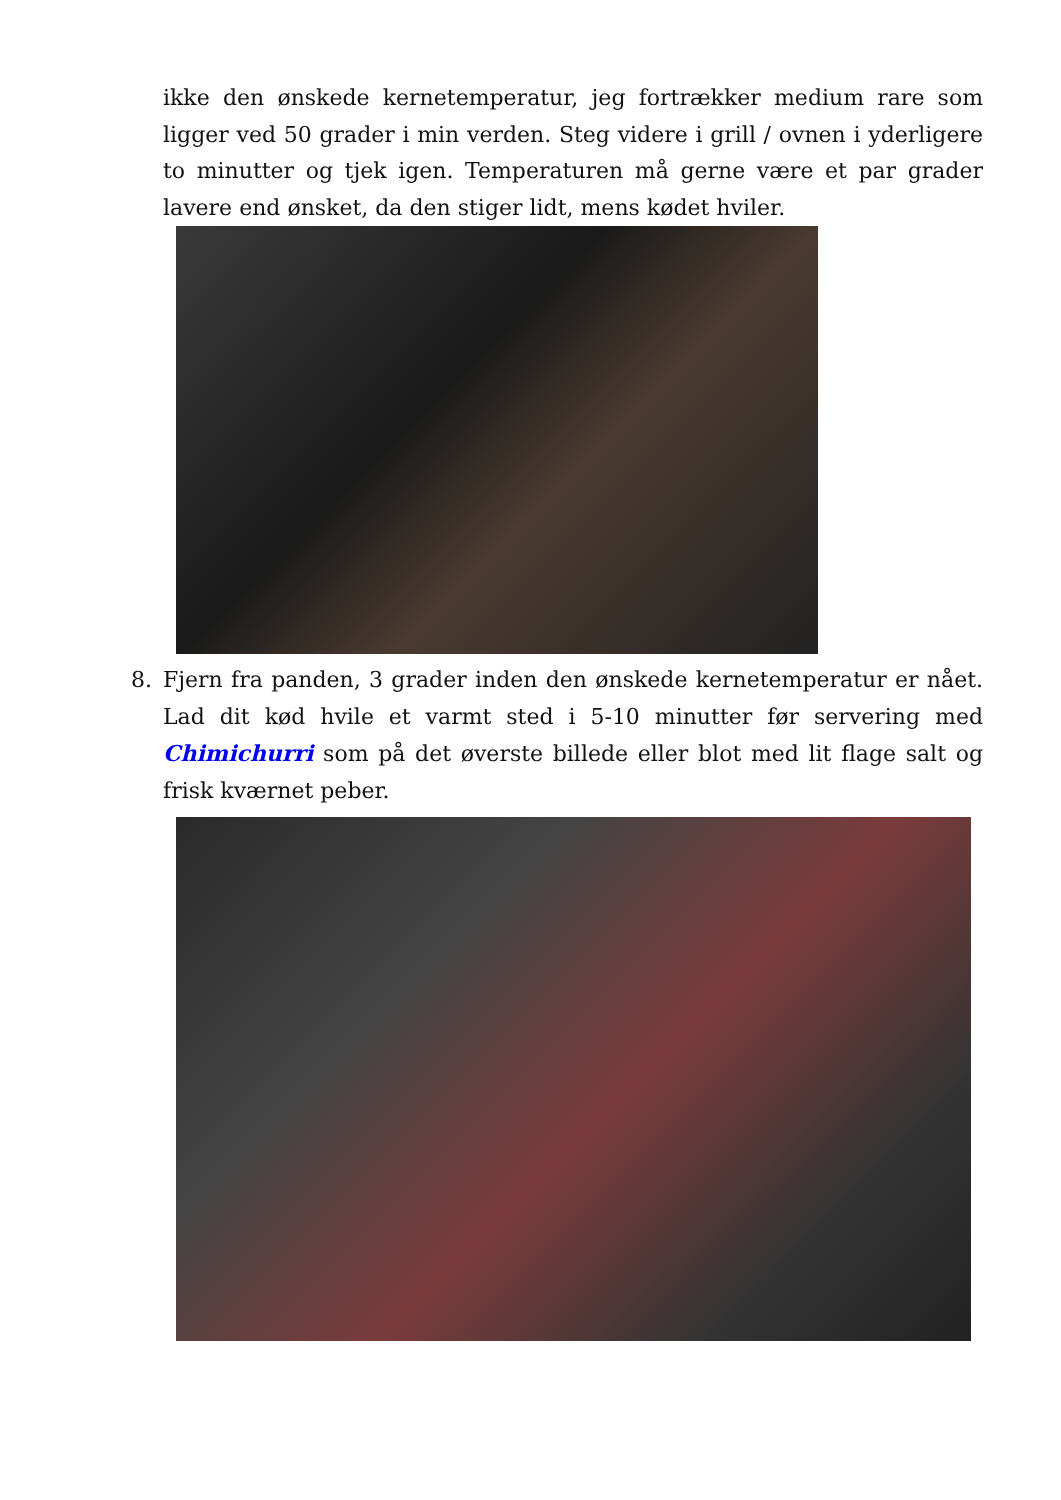ikke den ønskede kernetemperatur, jeg fortrækker medium rare som ligger ved 50 grader i min verden. Steg videre i grill / ovnen i yderligere to minutter og tjek igen. Temperaturen må gerne være et par grader lavere end ønsket, da den stiger lidt, mens kødet hviler.
8.
Fjern fra panden, 3 grader inden den ønskede kernetemperatur er nået. Lad dit kød hvile et varmt sted i 5-10 minutter før servering med Chimichurri som på det øverste billede eller blot med lit flage salt og frisk kværnet peber.